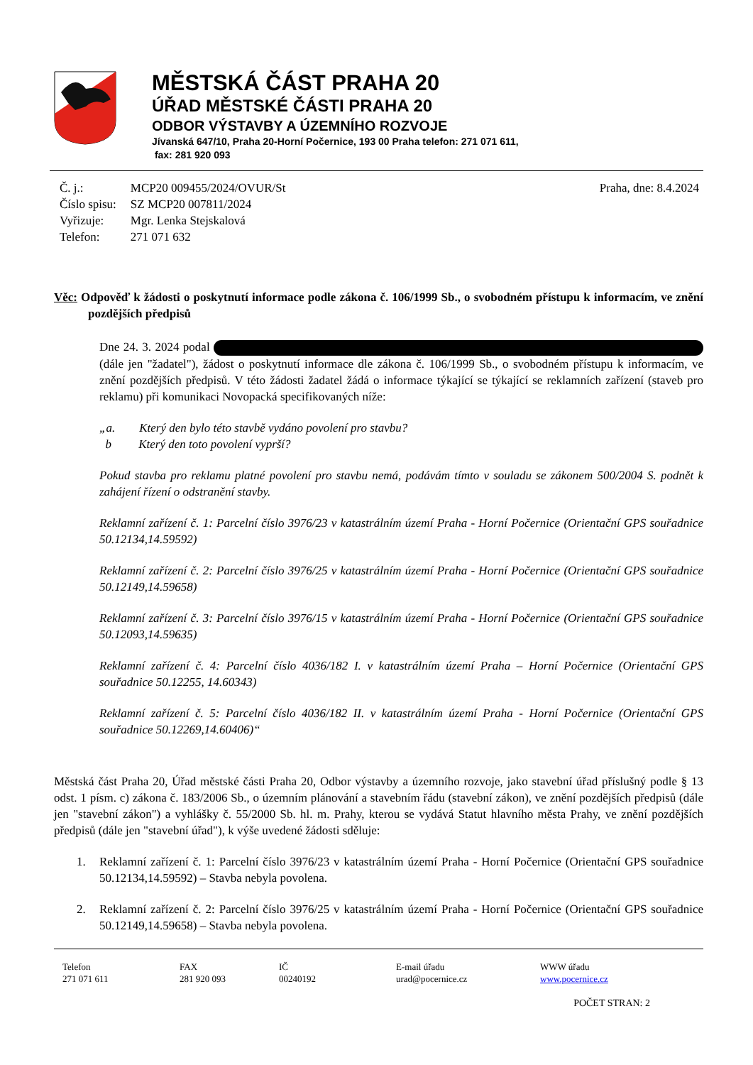MĚSTSKÁ ČÁST PRAHA 20
ÚŘAD MĚSTSKÉ ČÁSTI PRAHA 20
ODBOR VÝSTAVBY A ÚZEMNÍHO ROZVOJE
Jívanská 647/10, Praha 20-Horní Počernice, 193 00 Praha telefon: 271 071 611,
fax: 281 920 093
| Č. j.: | MCP20 009455/2024/OVUR/St |
| Číslo spisu: | SZ MCP20 007811/2024 |
| Vyřizuje: | Mgr. Lenka Stejskalová |
| Telefon: | 271 071 632 |
Praha, dne: 8.4.2024
Věc: Odpověď k žádosti o poskytnutí informace podle zákona č. 106/1999 Sb., o svobodném přístupu k informacím, ve znění pozdějších předpisů
Dne 24. 3. 2024 podal (dále jen "žadatel"), žádost o poskytnutí informace dle zákona č. 106/1999 Sb., o svobodném přístupu k informacím, ve znění pozdějších předpisů. V této žádosti žadatel žádá o informace týkající se týkající se reklamních zařízení (staveb pro reklamu) při komunikaci Novopacká specifikovaných níže:
„a. Který den bylo této stavbě vydáno povolení pro stavbu?
b Který den toto povolení vyprší?
Pokud stavba pro reklamu platné povolení pro stavbu nemá, podávám tímto v souladu se zákonem 500/2004 S. podnět k zahájení řízení o odstranění stavby.
Reklamní zařízení č. 1: Parcelní číslo 3976/23 v katastrálním území Praha - Horní Počernice (Orientační GPS souřadnice 50.12134,14.59592)
Reklamní zařízení č. 2: Parcelní číslo 3976/25 v katastrálním území Praha - Horní Počernice (Orientační GPS souřadnice 50.12149,14.59658)
Reklamní zařízení č. 3: Parcelní číslo 3976/15 v katastrálním území Praha - Horní Počernice (Orientační GPS souřadnice 50.12093,14.59635)
Reklamní zařízení č. 4: Parcelní číslo 4036/182 I. v katastrálním území Praha – Horní Počernice (Orientační GPS souřadnice 50.12255, 14.60343)
Reklamní zařízení č. 5: Parcelní číslo 4036/182 II. v katastrálním území Praha - Horní Počernice (Orientační GPS souřadnice 50.12269,14.60406)“
Městská část Praha 20, Úřad městské části Praha 20, Odbor výstavby a územního rozvoje, jako stavební úřad příslušný podle § 13 odst. 1 písm. c) zákona č. 183/2006 Sb., o územním plánování a stavebním řádu (stavební zákon), ve znění pozdějších předpisů (dále jen "stavební zákon") a vyhlášky č. 55/2000 Sb. hl. m. Prahy, kterou se vydává Statut hlavního města Prahy, ve znění pozdějších předpisů (dále jen "stavební úřad"), k výše uvedené žádosti sděluje:
1. Reklamní zařízení č. 1: Parcelní číslo 3976/23 v katastrálním území Praha - Horní Počernice (Orientační GPS souřadnice 50.12134,14.59592) – Stavba nebyla povolena.
2. Reklamní zařízení č. 2: Parcelní číslo 3976/25 v katastrálním území Praha - Horní Počernice (Orientační GPS souřadnice 50.12149,14.59658) – Stavba nebyla povolena.
Telefon
271 071 611
FAX
281 920 093
IČ
00240192
E-mail úřadu
urad@pocernice.cz
WWW úřadu
www.pocernice.cz
POČET STRAN: 2